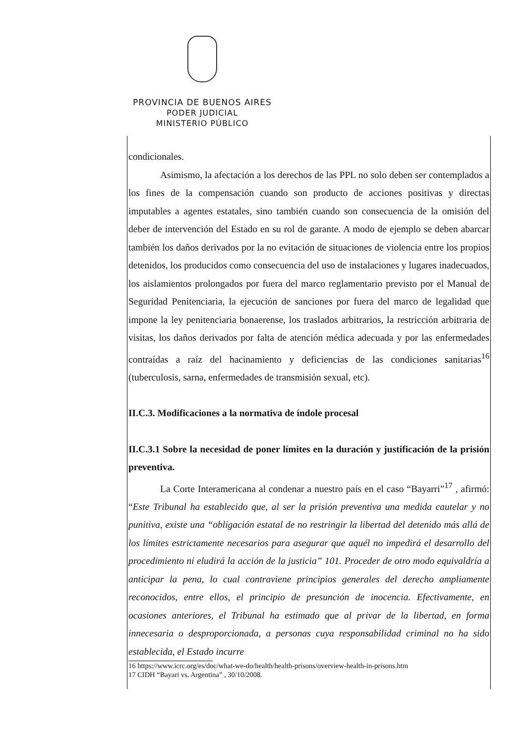PROVINCIA DE BUENOS AIRES
PODER JUDICIAL
MINISTERIO PÚBLICO
condicionales.
Asimismo, la afectación a los derechos de las PPL no solo deben ser contemplados a los fines de la compensación cuando son producto de acciones positivas y directas imputables a agentes estatales, sino también cuando son consecuencia de la omisión del deber de intervención del Estado en su rol de garante. A modo de ejemplo se deben abarcar también los daños derivados por la no evitación de situaciones de violencia entre los propios detenidos, los producidos como consecuencia del uso de instalaciones y lugares inadecuados, los aislamientos prolongados por fuera del marco reglamentario previsto por el Manual de Seguridad Penitenciaria, la ejecución de sanciones por fuera del marco de legalidad que impone la ley penitenciaria bonaerense, los traslados arbitrarios, la restricción arbitraria de visitas, los daños derivados por falta de atención médica adecuada y por las enfermedades contraídas a raíz del hacinamiento y deficiencias de las condiciones sanitarias<sup>16</sup> (tuberculosis, sarna, enfermedades de transmisión sexual, etc).
II.C.3. Modificaciones a la normativa de índole procesal
II.C.3.1 Sobre la necesidad de poner límites en la duración y justificación de la prisión preventiva.
La Corte Interamericana al condenar a nuestro país en el caso “Bayarri”<sup>17</sup> , afirmó: “Este Tribunal ha establecido que, al ser la prisión preventiva una medida cautelar y no punitiva, existe una “obligación estatal de no restringir la libertad del detenido más allá de los límites estrictamente necesarios para asegurar que aquél no impedirá el desarrollo del procedimiento ni eludirá la acción de la justicia” 101. Proceder de otro modo equivaldría a anticipar la pena, lo cual contraviene principios generales del derecho ampliamente reconocidos, entre ellos, el principio de presunción de inocencia. Efectivamente, en ocasiones anteriores, el Tribunal ha estimado que al privar de la libertad, en forma innecesaria o desproporcionada, a personas cuya responsabilidad criminal no ha sido establecida, el Estado incurre
16 https://www.icrc.org/es/doc/what-we-do/health/health-prisons/overview-health-in-prisons.htm
17 CIDH “Bayari vs. Argentina” , 30/10/2008.